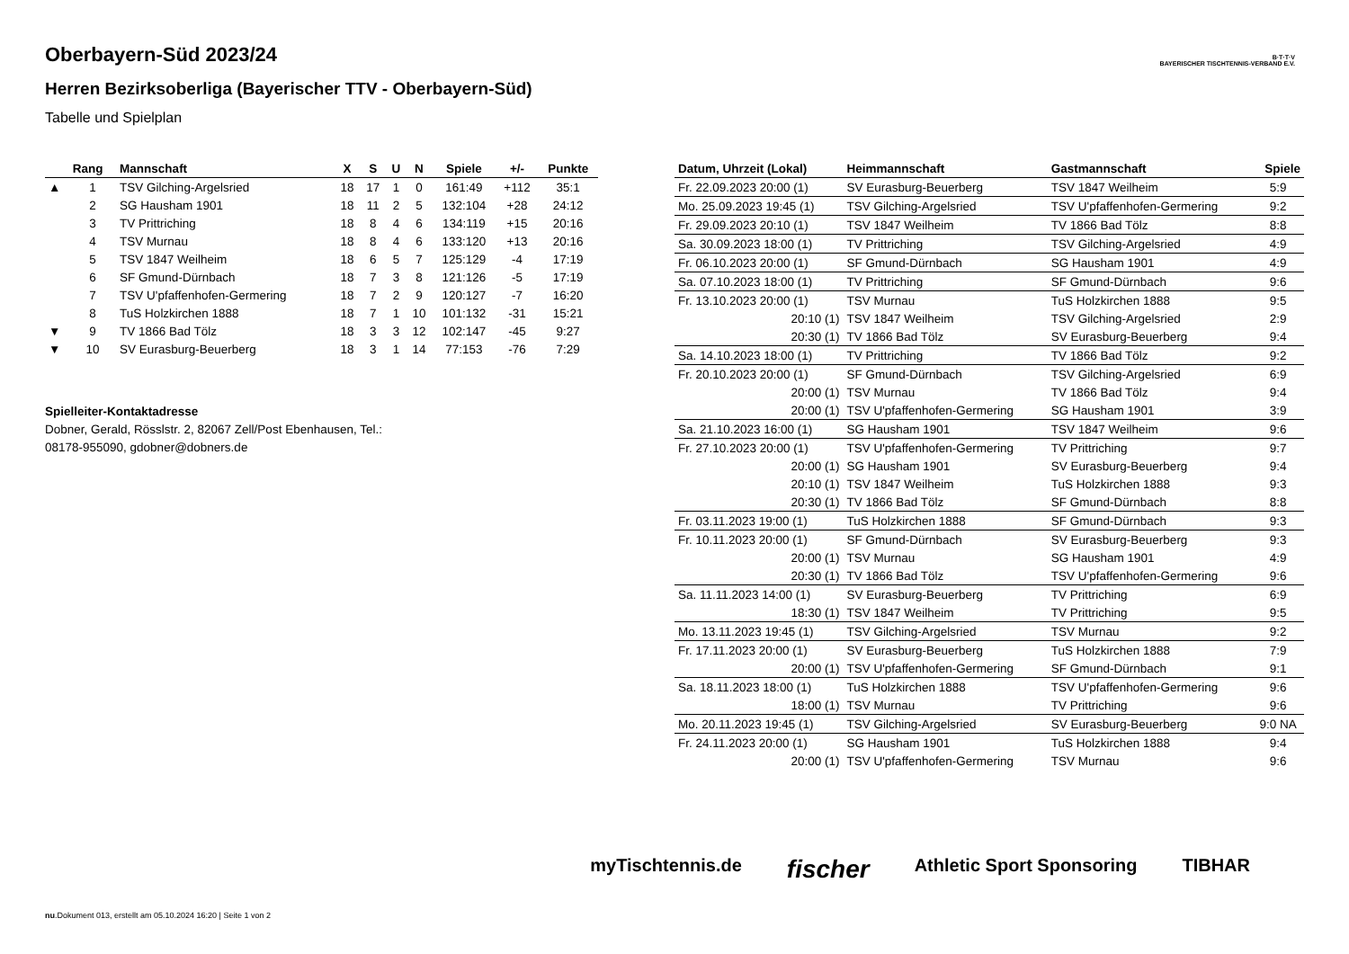Oberbayern-Süd 2023/24
Herren Bezirksoberliga (Bayerischer TTV - Oberbayern-Süd)
Tabelle und Spielplan
B·T·T·V
BAYERISCHER TISCHTENNIS-VERBAND E.V.
| | Rang | Mannschaft | X | S | U | N | Spiele | +/- | Punkte |
| --- | --- | --- | --- | --- | --- | --- | --- | --- | --- |
| ▲ | 1 | TSV Gilching-Argelsried | 18 | 17 | 1 | 0 | 161:49 | +112 | 35:1 |
| | 2 | SG Hausham 1901 | 18 | 11 | 2 | 5 | 132:104 | +28 | 24:12 |
| | 3 | TV Prittriching | 18 | 8 | 4 | 6 | 134:119 | +15 | 20:16 |
| | 4 | TSV Murnau | 18 | 8 | 4 | 6 | 133:120 | +13 | 20:16 |
| | 5 | TSV 1847 Weilheim | 18 | 6 | 5 | 7 | 125:129 | -4 | 17:19 |
| | 6 | SF Gmund-Dürnbach | 18 | 7 | 3 | 8 | 121:126 | -5 | 17:19 |
| | 7 | TSV U'pfaffenhofen-Germering | 18 | 7 | 2 | 9 | 120:127 | -7 | 16:20 |
| | 8 | TuS Holzkirchen 1888 | 18 | 7 | 1 | 10 | 101:132 | -31 | 15:21 |
| ▼ | 9 | TV 1866 Bad Tölz | 18 | 3 | 3 | 12 | 102:147 | -45 | 9:27 |
| ▼ | 10 | SV Eurasburg-Beuerberg | 18 | 3 | 1 | 14 | 77:153 | -76 | 7:29 |
Spielleiter-Kontaktadresse
Dobner, Gerald, Rösslstr. 2, 82067 Zell/Post Ebenhausen, Tel.:
08178-955090, gdobner@dobners.de
| Datum, Uhrzeit (Lokal) | Heimmannschaft | Gastmannschaft | Spiele |
| --- | --- | --- | --- |
| Fr. 22.09.2023 20:00 (1) | SV Eurasburg-Beuerberg | TSV 1847 Weilheim | 5:9 |
| Mo. 25.09.2023 19:45 (1) | TSV Gilching-Argelsried | TSV U'pfaffenhofen-Germering | 9:2 |
| Fr. 29.09.2023 20:10 (1) | TSV 1847 Weilheim | TV 1866 Bad Tölz | 8:8 |
| Sa. 30.09.2023 18:00 (1) | TV Prittriching | TSV Gilching-Argelsried | 4:9 |
| Fr. 06.10.2023 20:00 (1) | SF Gmund-Dürnbach | SG Hausham 1901 | 4:9 |
| Sa. 07.10.2023 18:00 (1) | TV Prittriching | SF Gmund-Dürnbach | 9:6 |
| Fr. 13.10.2023 20:00 (1) | TSV Murnau | TuS Holzkirchen 1888 | 9:5 |
| 20:10 (1) | TSV 1847 Weilheim | TSV Gilching-Argelsried | 2:9 |
| 20:30 (1) | TV 1866 Bad Tölz | SV Eurasburg-Beuerberg | 9:4 |
| Sa. 14.10.2023 18:00 (1) | TV Prittriching | TV 1866 Bad Tölz | 9:2 |
| Fr. 20.10.2023 20:00 (1) | SF Gmund-Dürnbach | TSV Gilching-Argelsried | 6:9 |
| 20:00 (1) | TSV Murnau | TV 1866 Bad Tölz | 9:4 |
| 20:00 (1) | TSV U'pfaffenhofen-Germering | SG Hausham 1901 | 3:9 |
| Sa. 21.10.2023 16:00 (1) | SG Hausham 1901 | TSV 1847 Weilheim | 9:6 |
| Fr. 27.10.2023 20:00 (1) | TSV U'pfaffenhofen-Germering | TV Prittriching | 9:7 |
| 20:00 (1) | SG Hausham 1901 | SV Eurasburg-Beuerberg | 9:4 |
| 20:10 (1) | TSV 1847 Weilheim | TuS Holzkirchen 1888 | 9:3 |
| 20:30 (1) | TV 1866 Bad Tölz | SF Gmund-Dürnbach | 8:8 |
| Fr. 03.11.2023 19:00 (1) | TuS Holzkirchen 1888 | SF Gmund-Dürnbach | 9:3 |
| Fr. 10.11.2023 20:00 (1) | SF Gmund-Dürnbach | SV Eurasburg-Beuerberg | 9:3 |
| 20:00 (1) | TSV Murnau | SG Hausham 1901 | 4:9 |
| 20:30 (1) | TV 1866 Bad Tölz | TSV U'pfaffenhofen-Germering | 9:6 |
| Sa. 11.11.2023 14:00 (1) | SV Eurasburg-Beuerberg | TV Prittriching | 6:9 |
| 18:30 (1) | TSV 1847 Weilheim | TV Prittriching | 9:5 |
| Mo. 13.11.2023 19:45 (1) | TSV Gilching-Argelsried | TSV Murnau | 9:2 |
| Fr. 17.11.2023 20:00 (1) | SV Eurasburg-Beuerberg | TuS Holzkirchen 1888 | 7:9 |
| 20:00 (1) | TSV U'pfaffenhofen-Germering | SF Gmund-Dürnbach | 9:1 |
| Sa. 18.11.2023 18:00 (1) | TuS Holzkirchen 1888 | TSV U'pfaffenhofen-Germering | 9:6 |
| 18:00 (1) | TSV Murnau | TV Prittriching | 9:6 |
| Mo. 20.11.2023 19:45 (1) | TSV Gilching-Argelsried | SV Eurasburg-Beuerberg | 9:0 NA |
| Fr. 24.11.2023 20:00 (1) | SG Hausham 1901 | TuS Holzkirchen 1888 | 9:4 |
| 20:00 (1) | TSV U'pfaffenhofen-Germering | TSV Murnau | 9:6 |
myTischtennis.de fischer Athletic Sport Sponsoring TIBHAR
nu.Dokument 013, erstellt am 05.10.2024 16:20 | Seite 1 von 2